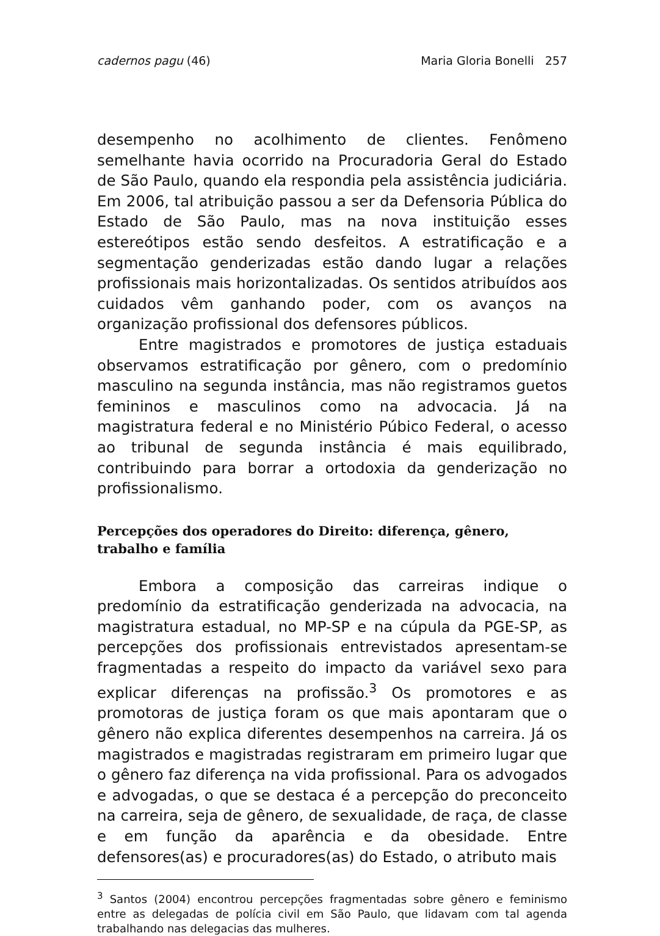cadernos pagu (46) Maria Gloria Bonelli 257
desempenho no acolhimento de clientes. Fenômeno semelhante havia ocorrido na Procuradoria Geral do Estado de São Paulo, quando ela respondia pela assistência judiciária. Em 2006, tal atribuição passou a ser da Defensoria Pública do Estado de São Paulo, mas na nova instituição esses estereótipos estão sendo desfeitos. A estratificação e a segmentação genderizadas estão dando lugar a relações profissionais mais horizontalizadas. Os sentidos atribuídos aos cuidados vêm ganhando poder, com os avanços na organização profissional dos defensores públicos.
Entre magistrados e promotores de justiça estaduais observamos estratificação por gênero, com o predomínio masculino na segunda instância, mas não registramos guetos femininos e masculinos como na advocacia. Já na magistratura federal e no Ministério Púbico Federal, o acesso ao tribunal de segunda instância é mais equilibrado, contribuindo para borrar a ortodoxia da genderização no profissionalismo.
Percepções dos operadores do Direito: diferença, gênero,
trabalho e família
Embora a composição das carreiras indique o predomínio da estratificação genderizada na advocacia, na magistratura estadual, no MP-SP e na cúpula da PGE-SP, as percepções dos profissionais entrevistados apresentam-se fragmentadas a respeito do impacto da variável sexo para explicar diferenças na profissão.<sup>3</sup> Os promotores e as promotoras de justiça foram os que mais apontaram que o gênero não explica diferentes desempenhos na carreira. Já os magistrados e magistradas registraram em primeiro lugar que o gênero faz diferença na vida profissional. Para os advogados e advogadas, o que se destaca é a percepção do preconceito na carreira, seja de gênero, de sexualidade, de raça, de classe e em função da aparência e da obesidade. Entre defensores(as) e procuradores(as) do Estado, o atributo mais
<sup>3</sup> Santos (2004) encontrou percepções fragmentadas sobre gênero e feminismo entre as delegadas de polícia civil em São Paulo, que lidavam com tal agenda trabalhando nas delegacias das mulheres.